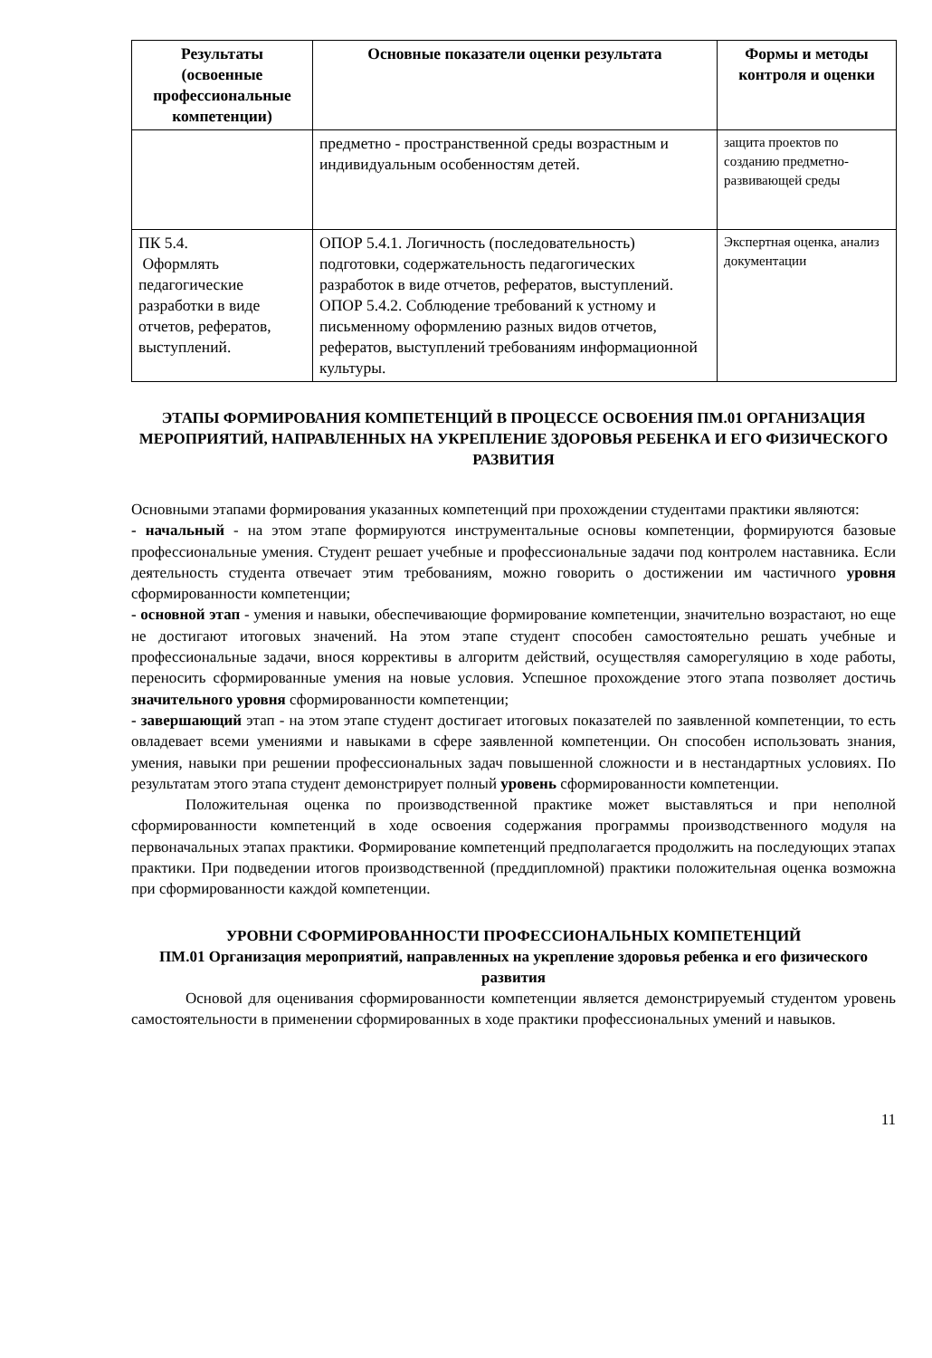| Результаты (освоенные профессиональные компетенции) | Основные показатели оценки результата | Формы и методы контроля и оценки |
| --- | --- | --- |
| | предметно - пространственной среды возрастным и индивидуальным особенностям детей. | защита проектов по созданию предметно-развивающей среды |
| ПК 5.4. Оформлять педагогические разработки в виде отчетов, рефератов, выступлений. | ОПОР 5.4.1. Логичность (последовательность) подготовки, содержательность педагогических разработок в виде отчетов, рефератов, выступлений. ОПОР 5.4.2. Соблюдение требований к устному и письменному оформлению разных видов отчетов, рефератов, выступлений требованиям информационной культуры. | Экспертная оценка, анализ документации |
ЭТАПЫ ФОРМИРОВАНИЯ КОМПЕТЕНЦИЙ В ПРОЦЕССЕ ОСВОЕНИЯ ПМ.01 ОРГАНИЗАЦИЯ МЕРОПРИЯТИЙ, НАПРАВЛЕННЫХ НА УКРЕПЛЕНИЕ ЗДОРОВЬЯ РЕБЕНКА И ЕГО ФИЗИЧЕСКОГО РАЗВИТИЯ
Основными этапами формирования указанных компетенций при прохождении студентами практики являются:
- начальный - на этом этапе формируются инструментальные основы компетенции, формируются базовые профессиональные умения. Студент решает учебные и профессиональные задачи под контролем наставника. Если деятельность студента отвечает этим требованиям, можно говорить о достижении им частичного уровня сформированности компетенции;
- основной этап - умения и навыки, обеспечивающие формирование компетенции, значительно возрастают, но еще не достигают итоговых значений. На этом этапе студент способен самостоятельно решать учебные и профессиональные задачи, внося коррективы в алгоритм действий, осуществляя саморегуляцию в ходе работы, переносить сформированные умения на новые условия. Успешное прохождение этого этапа позволяет достичь значительного уровня сформированности компетенции;
- завершающий этап - на этом этапе студент достигает итоговых показателей по заявленной компетенции, то есть овладевает всеми умениями и навыками в сфере заявленной компетенции. Он способен использовать знания, умения, навыки при решении профессиональных задач повышенной сложности и в нестандартных условиях. По результатам этого этапа студент демонстрирует полный уровень сформированности компетенции.
Положительная оценка по производственной практике может выставляться и при неполной сформированности компетенций в ходе освоения содержания программы производственного модуля на первоначальных этапах практики. Формирование компетенций предполагается продолжить на последующих этапах практики. При подведении итогов производственной (преддипломной) практики положительная оценка возможна при сформированности каждой компетенции.
УРОВНИ СФОРМИРОВАННОСТИ ПРОФЕССИОНАЛЬНЫХ КОМПЕТЕНЦИЙ
ПМ.01 Организация мероприятий, направленных на укрепление здоровья ребенка и его физического развития
Основой для оценивания сформированности компетенции является демонстрируемый студентом уровень самостоятельности в применении сформированных в ходе практики профессиональных умений и навыков.
11